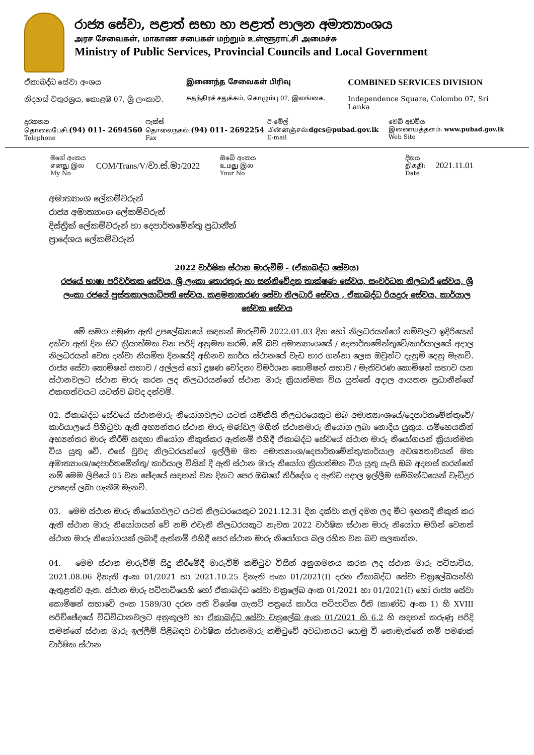රාජ්‍ය සේවා, පළාත් සභා හා පළාත් පාලන අමාත්‍යාංශය
அரச சேவைகள், மாகாண சபைகள் மற்றும் உள்ளூராட்சி அமைச்சு
Ministry of Public Services, Provincial Councils and Local Government
ඒකාබද්ධ සේවා අංශය இணைந்த சேவைகள் பிரிவு
COMBINED SERVICES DIVISION
නිදහස් චතුරශ්‍රය, කොළඹ 07, ශ්‍රී ලංකාව.
சுதந்திரச் சதுக்கம், கொழும்பு 07, இலங்கை.
Independence Square, Colombo 07, Sri Lanka
දුරකතන
தொலைபேசி:(94) 011- 2694560
Telephone
ෆැක්ස්
தொலைநகல்:(94) 011- 2692254
Fax
ඊ-මේල්
மின்னஞ்சல்:dgcs@pubad.gov.lk
E-mail
වෙබ් අඩවිය
இணையத்தளம்: www.pubad.gov.lk
Web Site
මගේ අංකය
எனது இல
My No
COM/Trans/V/වා.ස්.මා/2022
ඔබේ අංකය
உமது இல
Your No
දිනය
திகதி:
Date
2021.11.01
අමාත්‍යාංශ ලේකම්වරුන්
රාජ්‍ය අමාත්‍යාංශ ලේකම්වරුන්
දිස්ත්‍රික් ලේකම්වරුන් හා දෙපාර්තමේන්තු ප්‍රධානීන්
ප්‍රාදේශය ලේකම්වරුන්
2022 වාර්ෂික ස්ථාන මාරුවීම් - (ඒකාබද්ධ සේවය)
රජයේ භාෂා පරිවර්තක සේවය, ශ්‍රී ලංකා තොරතුරු හා සන්නිවේදන තාක්ෂණ සේවය, සංවර්ධන නිලධාරී සේවය, ශ්‍රී ලංකා රජයේ පුස්තකාලයාධිපති සේවය, කළමනාකරණ සේවා නිලධාරි සේවය , ඒකාබද්ධ රියදුරු සේවය, කාර්යාල සේවක සේවය
මේ සමග අමුණා ඇති උපලේඛනයේ සඳහන් මාරුවීම් 2022.01.03 දින හෝ නිලධරයන්ගේ නම්වලට ඉදිරියෙන් දක්වා ඇති දින සිට ක්‍රියාත්මක වන පරිදි අනුමත කරමි. මේ බව අමාත්‍යාංශයේ / දෙපාර්තමේන්තුවේ/කාර්යාලයේ අදාල නිලධරයන් වෙත දන්වා නියමිත දිනයේදී අභිනව කාර්ය ස්ථානයේ වැඩ භාර ගන්නා ලෙස ඔවුන්ට දැනුම් දෙනු මැනවි. රාජ්‍ය සේවා කොමිෂන් සභාව / අල්ලස් හෝ දූෂණ චෝදනා විමර්ශන කොමිෂන් සභාව / මැතිවරණ කොමිෂන් සභාව යන ස්ථානවලට ස්ථාන මාරු කරන ලද නිලධරයන්ගේ ස්ථාන මාරු ක්‍රියාත්මක විය යුත්තේ අදාල ආයතන ප්‍රධානීන්ගේ එකඟත්වයට යටත්ව බවද දන්වමි.
02. ඒකාබද්ධ සේවයේ ස්ථානමාරු නියෝගවලට යටත් යම්කිසි නිලධරයෙකුට ඔබ අමාත්‍යාංශයේ/දෙපාර්තමේන්තුවේ/කාර්යාලයේ පිහිටුවා ඇති අභ්‍යන්තර ස්ථාන මාරු මණ්ඩල මගින් ස්ථානමාරු නියෝග ලබා නොදිය යුතුය. යම්හෙයකින් අභ්‍යන්තර මාරු කිරීම් සඳහා නියෝග නිකුත්කර ඇත්නම් එහිදී ඒකාබද්ධ සේවයේ ස්ථාන මාරු නියෝගයන් ක්‍රියාත්මක විය යුතු වේ. එසේ වුවද නිලධරයන්ගේ ඉල්ලීම මත අමාත්‍යාංශ/දෙපාර්තමේන්තු/කාර්යාල අවශ්‍යතාවයන් මත අමාත්‍යාංශ/දෙපාර්තමේන්තු/ කාර්යාල විසින් දී ඇති ස්ථාන මාරු නියෝග ක්‍රියාත්මක විය යුතු යැයි ඔබ අදහස් කරන්නේ නම් මෙම ලිපියේ 05 වන ඡේදයේ සඳහන් වන දිනට පෙර ඔබගේ නිර්දේශ ද ඇතිව අදාල ඉල්ලීම සම්බන්ධයෙන් වැඩිදුර උපදෙස් ලබා ගැනීම මැනවි.
03. මෙම ස්ථාන මාරු නියෝගවලට යටත් නිලධරයෙකුට 2021.12.31 දින දක්වා කල් දමන ලද මීට ඉහතදී නිකුත් කර ඇති ස්ථාන මාරු නියෝගයන් වේ නම් එවැනි නිලධරයකුට නැවත 2022 වාර්ෂික ස්ථාන මාරු නියෝග මගින් වෙනත් ස්ථාන මාරු නියෝගයක් ලබාදී ඇත්නම් එහිදී පෙර ස්ථාන මාරු නියෝගය බල රහිත වන බව සලකන්න.
04. මෙම ස්ථාන මාරුවීම් සිදු කිරීමේදී මාරුවීම් කමිටුව විසින් අනුගමනය කරන ලද ස්ථාන මාරු පටිපාටිය, 2021.08.06 දිනැති අංක 01/2021 හා 2021.10.25 දිනැති අංක 01/2021(I) දරන ඒකාබද්ධ සේවා චක්‍රලේඛයන්හි ඇතුළත්ව ඇත. ස්ථාන මාරු පටිපාටියෙහි හෝ ඒකාබද්ධ සේවා චක්‍රලේඛ අංක 01/2021 හා 01/2021(I) හෝ රාජ්‍ය සේවා කොමිෂන් සභාවේ අංක 1589/30 දරන අති විශේෂ ගැසට් පත්‍රයේ කාර්ය පටිපාටික රීති (කාණ්ඩ අංක 1) හි XVIII පරිච්ඡේදයේ විධිවිධානවලට අනුකූලව හා ඒකාබද්ධ සේවා චක්‍රලේඛ අංක 01/2021 හි 6.2 හි සඳහන් කරුණු පරිදි තමන්ගේ ස්ථාන මාරු ඉල්ලීම් පිළිබඳව වාර්ෂික ස්ථානමාරු කමිටුවේ අවධානයට යොමු වී නොමැත්තේ නම් පමණක් වාර්ෂික ස්ථාන